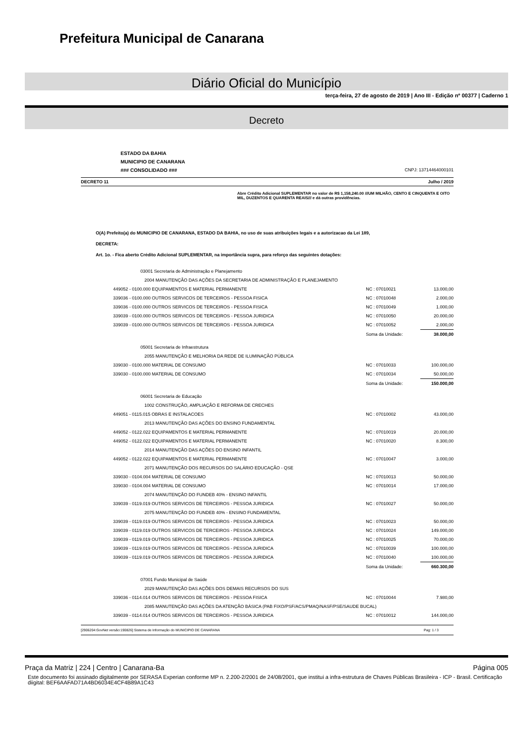Prefeitura Municipal de Canarana
Diário Oficial do Município
terça-feira, 27 de agosto de 2019 | Ano III - Edição nº 00377 | Caderno 1
Decreto
ESTADO DA BAHIA
MUNICIPIO DE CANARANA
### CONSOLIDADO ###
CNPJ: 13714464000101
DECRETO 11 Julho / 2019
Abre Crédito Adicional SUPLEMENTAR no valor de R$ 1,158,240.00 ///UM MILHÃO, CENTO E CINQUENTA E OITO MIL, DUZENTOS E QUARENTA REAIS/// e dá outras providências.
O(A) Prefeito(a) do MUNICIPIO DE CANARANA, ESTADO DA BAHIA, no uso de suas atribuições legais e a autorizacao da Lei 189,
DECRETA:
Art. 1o. - Fica aberto Crédito Adicional SUPLEMENTAR, na importância supra, para reforço das seguintes dotações:
| 03001 Secretaria de Administração e Planejamento | | |
| 2004 MANUTENÇÃO DAS AÇÕES DA SECRETARIA DE ADMINISTRAÇÃO E PLANEJAMENTO | | |
| 449052 - 0100.000 EQUIPAMENTOS E MATERIAL PERMANENTE | NC : 07010021 | 13.000,00 |
| 339036 - 0100.000 OUTROS SERVICOS DE TERCEIROS - PESSOA FISICA | NC : 07010048 | 2.000,00 |
| 339036 - 0100.000 OUTROS SERVICOS DE TERCEIROS - PESSOA FISICA | NC : 07010049 | 1.000,00 |
| 339039 - 0100.000 OUTROS SERVICOS DE TERCEIROS - PESSOA JURIDICA | NC : 07010050 | 20.000,00 |
| 339039 - 0100.000 OUTROS SERVICOS DE TERCEIROS - PESSOA JURIDICA | NC : 07010052 | 2.000,00 |
| | Soma da Unidade: | 38.000,00 |
| 05001 Secretaria de Infraestrutura | | |
| 2055 MANUTENÇÃO E MELHORIA DA REDE DE ILUMINAÇÃO PÚBLICA | | |
| 339030 - 0100.000 MATERIAL DE CONSUMO | NC : 07010033 | 100.000,00 |
| 339030 - 0100.000 MATERIAL DE CONSUMO | NC : 07010034 | 50.000,00 |
| | Soma da Unidade: | 150.000,00 |
| 06001 Secretaria de Educação | | |
| 1002 CONSTRUÇÃO, AMPLIAÇÃO E REFORMA DE CRECHES | | |
| 449051 - 0115.015 OBRAS E INSTALACOES | NC : 07010002 | 43.000,00 |
| 2013 MANUTENÇÃO DAS AÇÕES DO ENSINO FUNDAMENTAL | | |
| 449052 - 0122.022 EQUIPAMENTOS E MATERIAL PERMANENTE | NC : 07010019 | 20.000,00 |
| 449052 - 0122.022 EQUIPAMENTOS E MATERIAL PERMANENTE | NC : 07010020 | 8.300,00 |
| 2014 MANUTENÇÃO DAS AÇÕES DO ENSINO INFANTIL | | |
| 449052 - 0122.022 EQUIPAMENTOS E MATERIAL PERMANENTE | NC : 07010047 | 3.000,00 |
| 2071 MANUTENÇÃO DOS RECURSOS DO SALÁRIO EDUCAÇÃO - QSE | | |
| 339030 - 0104.004 MATERIAL DE CONSUMO | NC : 07010013 | 50.000,00 |
| 339030 - 0104.004 MATERIAL DE CONSUMO | NC : 07010014 | 17.000,00 |
| 2074 MANUTENÇÃO DO FUNDEB 40% - ENSINO INFANTIL | | |
| 339039 - 0119.019 OUTROS SERVICOS DE TERCEIROS - PESSOA JURIDICA | NC : 07010027 | 50.000,00 |
| 2075 MANUTENÇÃO DO FUNDEB 40% - ENSINO FUNDAMENTAL | | |
| 339039 - 0119.019 OUTROS SERVICOS DE TERCEIROS - PESSOA JURIDICA | NC : 07010023 | 50.000,00 |
| 339039 - 0119.019 OUTROS SERVICOS DE TERCEIROS - PESSOA JURIDICA | NC : 07010024 | 149.000,00 |
| 339039 - 0119.019 OUTROS SERVICOS DE TERCEIROS - PESSOA JURIDICA | NC : 07010025 | 70.000,00 |
| 339039 - 0119.019 OUTROS SERVICOS DE TERCEIROS - PESSOA JURIDICA | NC : 07010039 | 100.000,00 |
| 339039 - 0119.019 OUTROS SERVICOS DE TERCEIROS - PESSOA JURIDICA | NC : 07010040 | 100.000,00 |
| | Soma da Unidade: | 660.300,00 |
| 07001 Fundo Municipal de Saúde | | |
| 2029 MANUTENÇÃO DAS AÇÕES DOS DEMAIS RECURSOS DO SUS | | |
| 339036 - 0114.014 OUTROS SERVICOS DE TERCEIROS - PESSOA FISICA | NC : 07010044 | 7.980,00 |
| 2085 MANUTENÇÃO DAS AÇÕES DA ATENÇÃO BÁSICA (PAB FIXO/PSF/ACS/PMAQ/NASF/PSE/SAUDE BUCAL) | | |
| 339039 - 0114.014 OUTROS SERVICOS DE TERCEIROS - PESSOA JURIDICA | NC : 07010012 | 144.000,00 |
[2906204:GovNet versão:190826] Sistema de Informação do MUNICIPIO DE CANARANA Pag: 1 / 3
Praça da Matriz | 224 | Centro | Canarana-Ba Página 005
Este documento foi assinado digitalmente por SERASA Experian conforme MP n. 2.200-2/2001 de 24/08/2001, que institui a infra-estrutura de Chaves Públicas Brasileira - ICP - Brasil. Certificação diigital: BEF6AAFAD71A4BD6034E4CF4B89A1C43